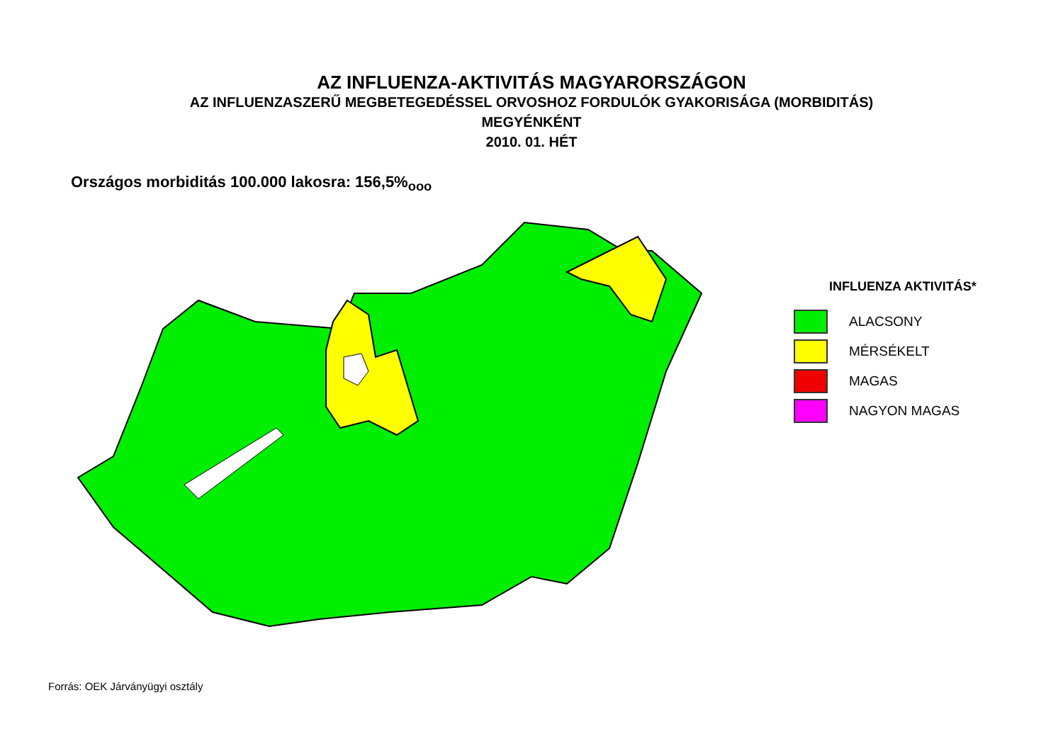AZ INFLUENZA-AKTIVITÁS MAGYARORSZÁGON
AZ INFLUENZASZERŰ MEGBETEGEDÉSSEL ORVOSHOZ FORDULÓK GYAKORISÁGA (MORBIDITÁS)
MEGYÉNKÉNT
2010. 01. HÉT
Országos morbiditás 100.000 lakosra: 156,5%<sub>ooo</sub>
INFLUENZA AKTIVITÁS*
ALACSONY
MÉRSÉKELT
MAGAS
NAGYON MAGAS
Forrás: OEK Járványügyi osztály